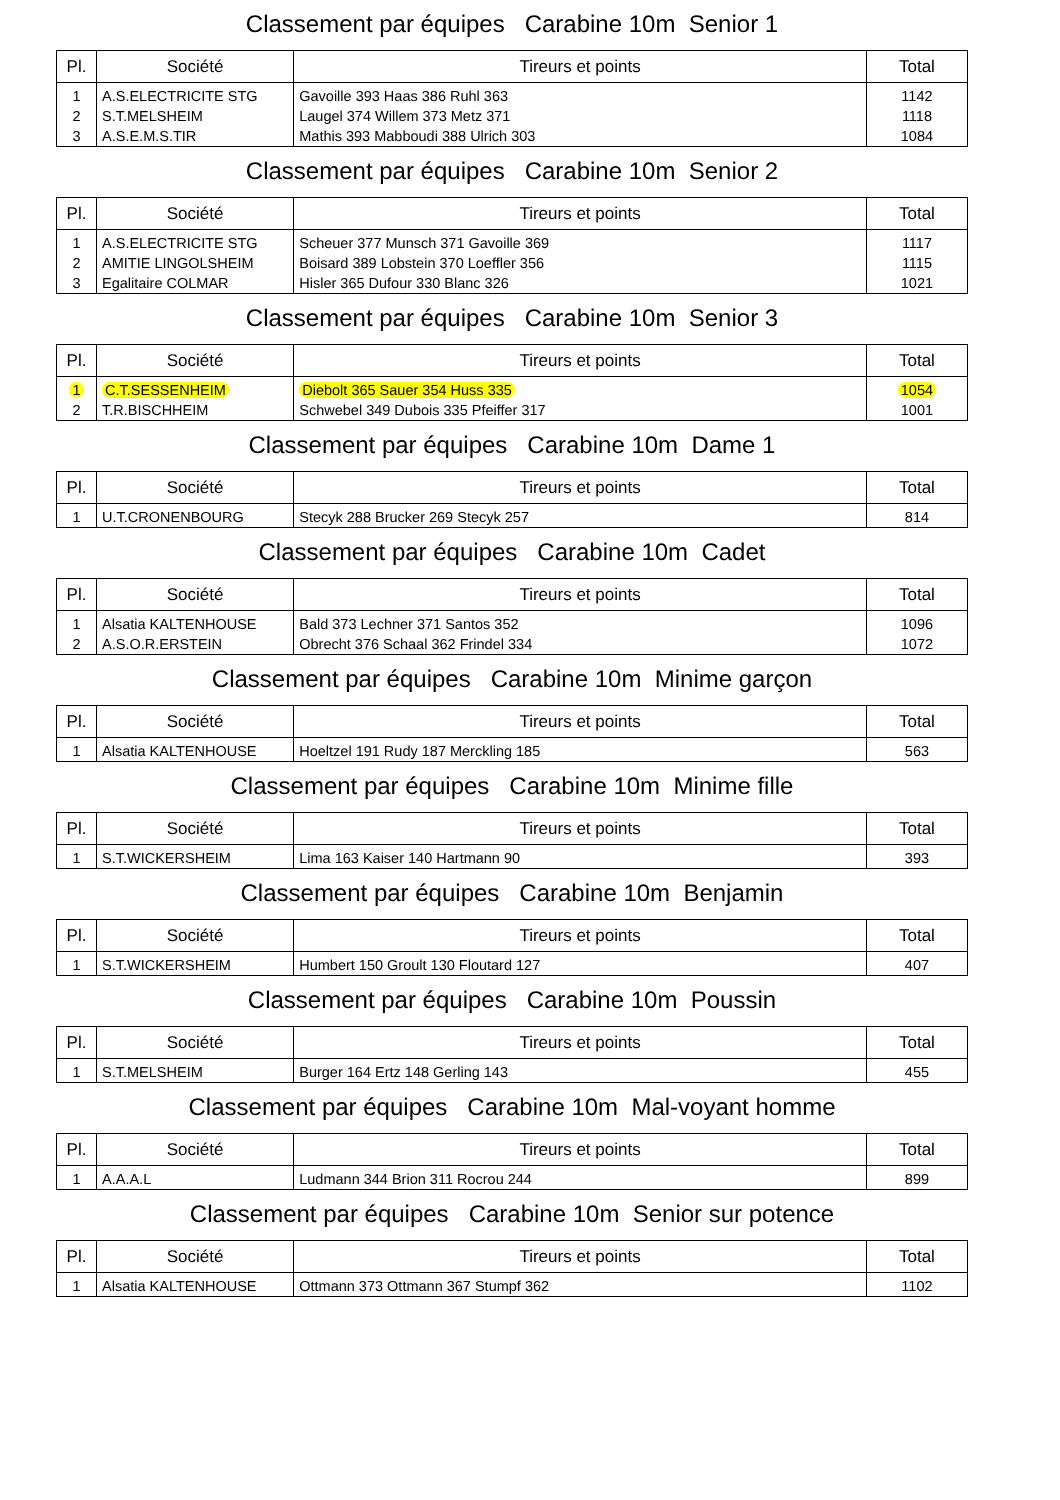Classement par équipes Carabine 10m Senior 1
| Pl. | Société | Tireurs et points | Total |
| --- | --- | --- | --- |
| 1 | A.S.ELECTRICITE STG | Gavoille 393 Haas 386 Ruhl 363 | 1142 |
| 2 | S.T.MELSHEIM | Laugel 374 Willem 373 Metz 371 | 1118 |
| 3 | A.S.E.M.S.TIR | Mathis 393 Mabboudi 388 Ulrich 303 | 1084 |
Classement par équipes Carabine 10m Senior 2
| Pl. | Société | Tireurs et points | Total |
| --- | --- | --- | --- |
| 1 | A.S.ELECTRICITE STG | Scheuer 377 Munsch 371 Gavoille 369 | 1117 |
| 2 | AMITIE LINGOLSHEIM | Boisard 389 Lobstein 370 Loeffler 356 | 1115 |
| 3 | Egalitaire COLMAR | Hisler 365 Dufour 330 Blanc 326 | 1021 |
Classement par équipes Carabine 10m Senior 3
| Pl. | Société | Tireurs et points | Total |
| --- | --- | --- | --- |
| 1 | C.T.SESSENHEIM | Diebolt 365 Sauer 354 Huss 335 | 1054 |
| 2 | T.R.BISCHHEIM | Schwebel 349 Dubois 335 Pfeiffer 317 | 1001 |
Classement par équipes Carabine 10m Dame 1
| Pl. | Société | Tireurs et points | Total |
| --- | --- | --- | --- |
| 1 | U.T.CRONENBOURG | Stecyk 288 Brucker 269 Stecyk 257 | 814 |
Classement par équipes Carabine 10m Cadet
| Pl. | Société | Tireurs et points | Total |
| --- | --- | --- | --- |
| 1 | Alsatia KALTENHOUSE | Bald 373 Lechner 371 Santos 352 | 1096 |
| 2 | A.S.O.R.ERSTEIN | Obrecht 376 Schaal 362 Frindel 334 | 1072 |
Classement par équipes Carabine 10m Minime garçon
| Pl. | Société | Tireurs et points | Total |
| --- | --- | --- | --- |
| 1 | Alsatia KALTENHOUSE | Hoeltzel 191 Rudy 187 Merckling 185 | 563 |
Classement par équipes Carabine 10m Minime fille
| Pl. | Société | Tireurs et points | Total |
| --- | --- | --- | --- |
| 1 | S.T.WICKERSHEIM | Lima 163 Kaiser 140 Hartmann 90 | 393 |
Classement par équipes Carabine 10m Benjamin
| Pl. | Société | Tireurs et points | Total |
| --- | --- | --- | --- |
| 1 | S.T.WICKERSHEIM | Humbert 150 Groult 130 Floutard 127 | 407 |
Classement par équipes Carabine 10m Poussin
| Pl. | Société | Tireurs et points | Total |
| --- | --- | --- | --- |
| 1 | S.T.MELSHEIM | Burger 164 Ertz 148 Gerling 143 | 455 |
Classement par équipes Carabine 10m Mal-voyant homme
| Pl. | Société | Tireurs et points | Total |
| --- | --- | --- | --- |
| 1 | A.A.A.L | Ludmann 344 Brion 311 Rocrou 244 | 899 |
Classement par équipes Carabine 10m Senior sur potence
| Pl. | Société | Tireurs et points | Total |
| --- | --- | --- | --- |
| 1 | Alsatia KALTENHOUSE | Ottmann 373 Ottmann 367 Stumpf 362 | 1102 |